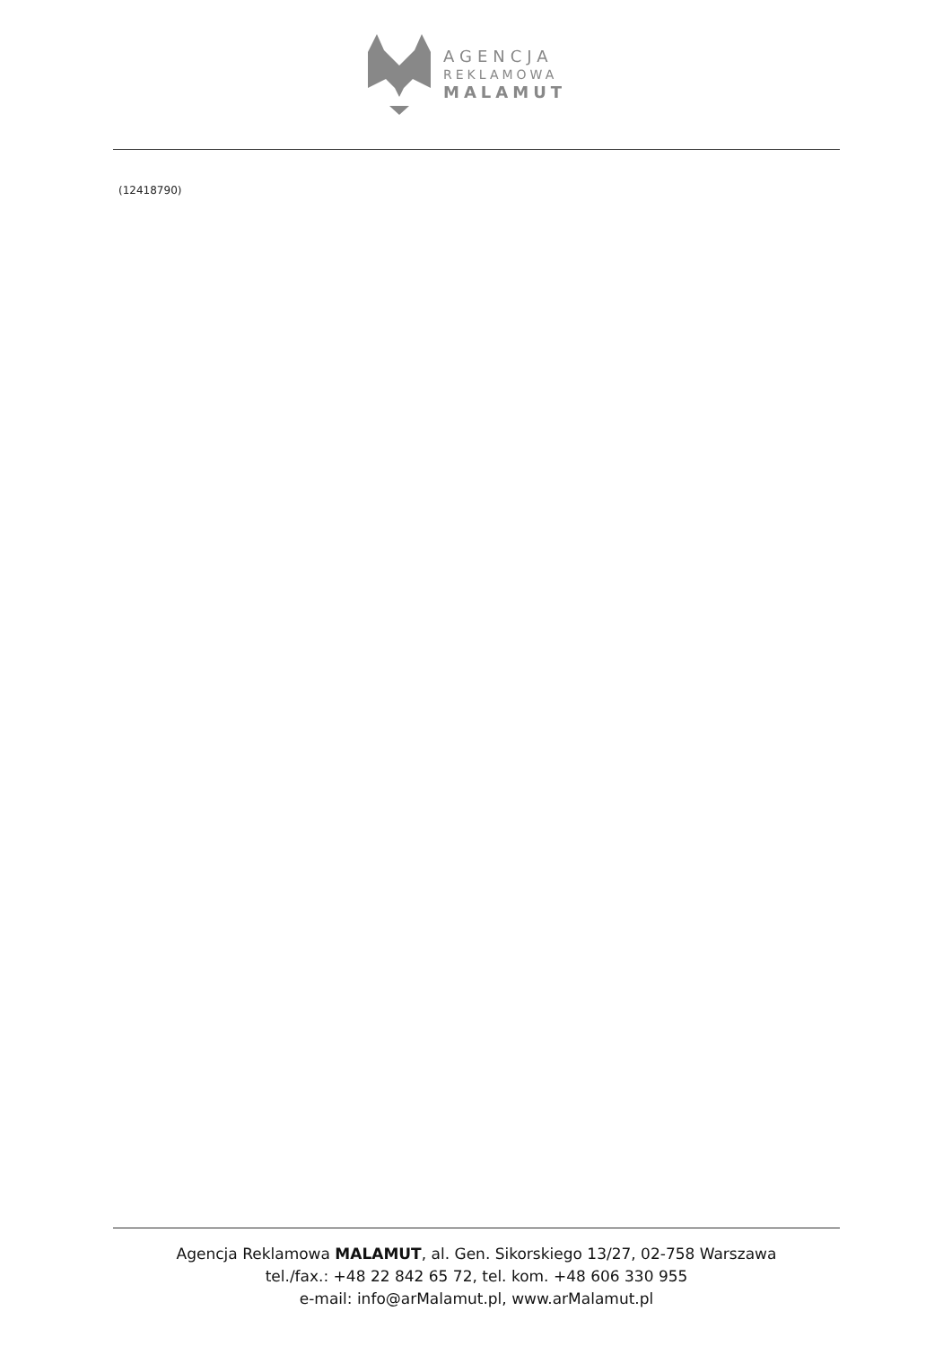AGENCJA
REKLAMOWA
MALAMUT
(12418790)
Agencja Reklamowa MALAMUT, al. Gen. Sikorskiego 13/27, 02-758 Warszawa
tel./fax.: +48 22 842 65 72, tel. kom. +48 606 330 955
e-mail: info@arMalamut.pl, www.arMalamut.pl